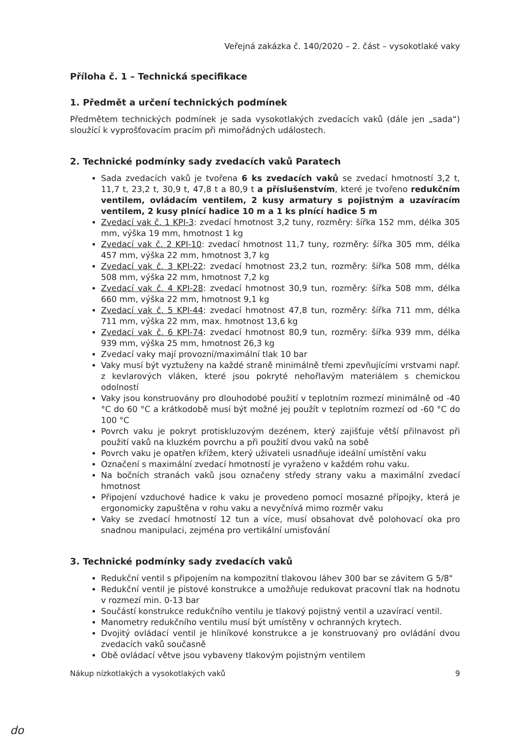Veřejná zakázka č. 140/2020 – 2. část – vysokotlaké vaky
Příloha č. 1 – Technická specifikace
1. Předmět a určení technických podmínek
Předmětem technických podmínek je sada vysokotlakých zvedacích vaků (dále jen „sada“) sloužící k vyprošťovacím pracím při mimořádných událostech.
2. Technické podmínky sady zvedacích vaků Paratech
Sada zvedacích vaků je tvořena 6 ks zvedacích vaků se zvedací hmotností 3,2 t, 11,7 t, 23,2 t, 30,9 t, 47,8 t a 80,9 t a příslušenstvím, které je tvořeno redukčním ventilem, ovládacím ventilem, 2 kusy armatury s pojistným a uzavíracím ventilem, 2 kusy plnící hadice 10 m a 1 ks plnící hadice 5 m
Zvedací vak č. 1 KPI-3: zvedací hmotnost 3,2 tuny, rozměry: šířka 152 mm, délka 305 mm, výška 19 mm, hmotnost 1 kg
Zvedací vak č. 2 KPI-10: zvedací hmotnost 11,7 tuny, rozměry: šířka 305 mm, délka 457 mm, výška 22 mm, hmotnost 3,7 kg
Zvedací vak č. 3 KPI-22: zvedací hmotnost 23,2 tun, rozměry: šířka 508 mm, délka 508 mm, výška 22 mm, hmotnost 7,2 kg
Zvedací vak č. 4 KPI-28: zvedací hmotnost 30,9 tun, rozměry: šířka 508 mm, délka 660 mm, výška 22 mm, hmotnost 9,1 kg
Zvedací vak č. 5 KPI-44: zvedací hmotnost 47,8 tun, rozměry: šířka 711 mm, délka 711 mm, výška 22 mm, max. hmotnost 13,6 kg
Zvedací vak č. 6 KPI-74: zvedací hmotnost 80,9 tun, rozměry: šířka 939 mm, délka 939 mm, výška 25 mm, hmotnost 26,3 kg
Zvedací vaky mají provozní/maximální tlak 10 bar
Vaky musí být vyztuženy na každé straně minimálně třemi zpevňujícími vrstvami např. z kevlarových vláken, které jsou pokryté nehořlavým materiálem s chemickou odolností
Vaky jsou konstruovány pro dlouhodobé použití v teplotním rozmezí minimálně od -40 °C do 60 °C a krátkodobě musí být možné jej použít v teplotním rozmezí od -60 °C do 100 °C
Povrch vaku je pokryt protiskluzovým dezénem, který zajišťuje větší přilnavost při použití vaků na kluzkém povrchu a při použití dvou vaků na sobě
Povrch vaku je opatřen křížem, který uživateli usnadňuje ideální umístění vaku
Označení s maximální zvedací hmotností je vyraženo v každém rohu vaku.
Na bočních stranách vaků jsou označeny středy strany vaku a maximální zvedací hmotnost
Připojení vzduchové hadice k vaku je provedeno pomocí mosazné přípojky, která je ergonomicky zapuštěna v rohu vaku a nevyčnívá mimo rozměr vaku
Vaky se zvedací hmotností 12 tun a více, musí obsahovat dvě polohovací oka pro snadnou manipulaci, zejména pro vertikální umisťování
3. Technické podmínky sady zvedacích vaků
Redukční ventil s připojením na kompozitní tlakovou láhev 300 bar se závitem G 5/8"
Redukční ventil je pístové konstrukce a umožňuje redukovat pracovní tlak na hodnotu v rozmezí min. 0-13 bar
Součástí konstrukce redukčního ventilu je tlakový pojistný ventil a uzavírací ventil.
Manometry redukčního ventilu musí být umístěny v ochranných krytech.
Dvojitý ovládací ventil je hliníkové konstrukce a je konstruovaný pro ovládání dvou zvedacích vaků současně
Obě ovládací větve jsou vybaveny tlakovým pojistným ventilem
Nákup nízkotlakých a vysokotlakých vaků 9
do